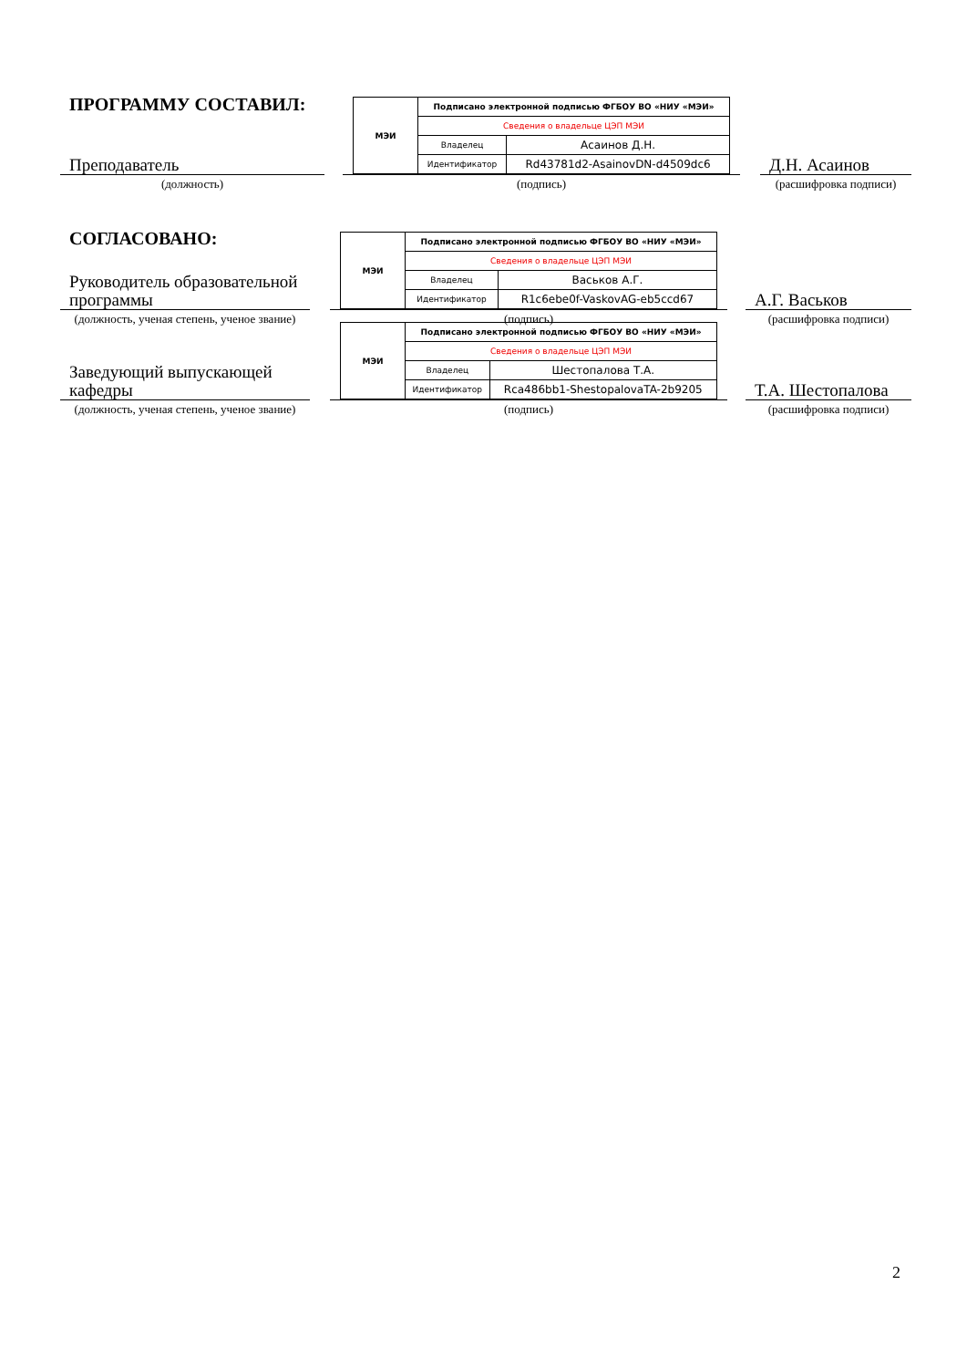ПРОГРАММУ СОСТАВИЛ:
Преподаватель
(должность)
| МЭИ | Подписано электронной подписью ФГБОУ ВО «НИУ «МЭИ» | |
| | Сведения о владельце ЦЭП МЭИ | |
| | Владелец | Асаинов Д.Н. |
| | Идентификатор | Rd43781d2-AsainovDN-d4509dc6 |
(подпись)
Д.Н. Асаинов
(расшифровка подписи)
СОГЛАСОВАНО:
Руководитель образовательной программы
(должность, ученая степень, ученое звание)
| МЭИ | Подписано электронной подписью ФГБОУ ВО «НИУ «МЭИ» | |
| | Сведения о владельце ЦЭП МЭИ | |
| | Владелец | Васьков А.Г. |
| | Идентификатор | R1c6ebe0f-VaskovAG-eb5ccd67 |
(подпись)
А.Г. Васьков
(расшифровка подписи)
Заведующий выпускающей кафедры
(должность, ученая степень, ученое звание)
| МЭИ | Подписано электронной подписью ФГБОУ ВО «НИУ «МЭИ» | |
| | Сведения о владельце ЦЭП МЭИ | |
| | Владелец | Шестопалова Т.А. |
| | Идентификатор | Rca486bb1-ShestopalovaTA-2b9205 |
(подпись)
Т.А. Шестопалова
(расшифровка подписи)
2